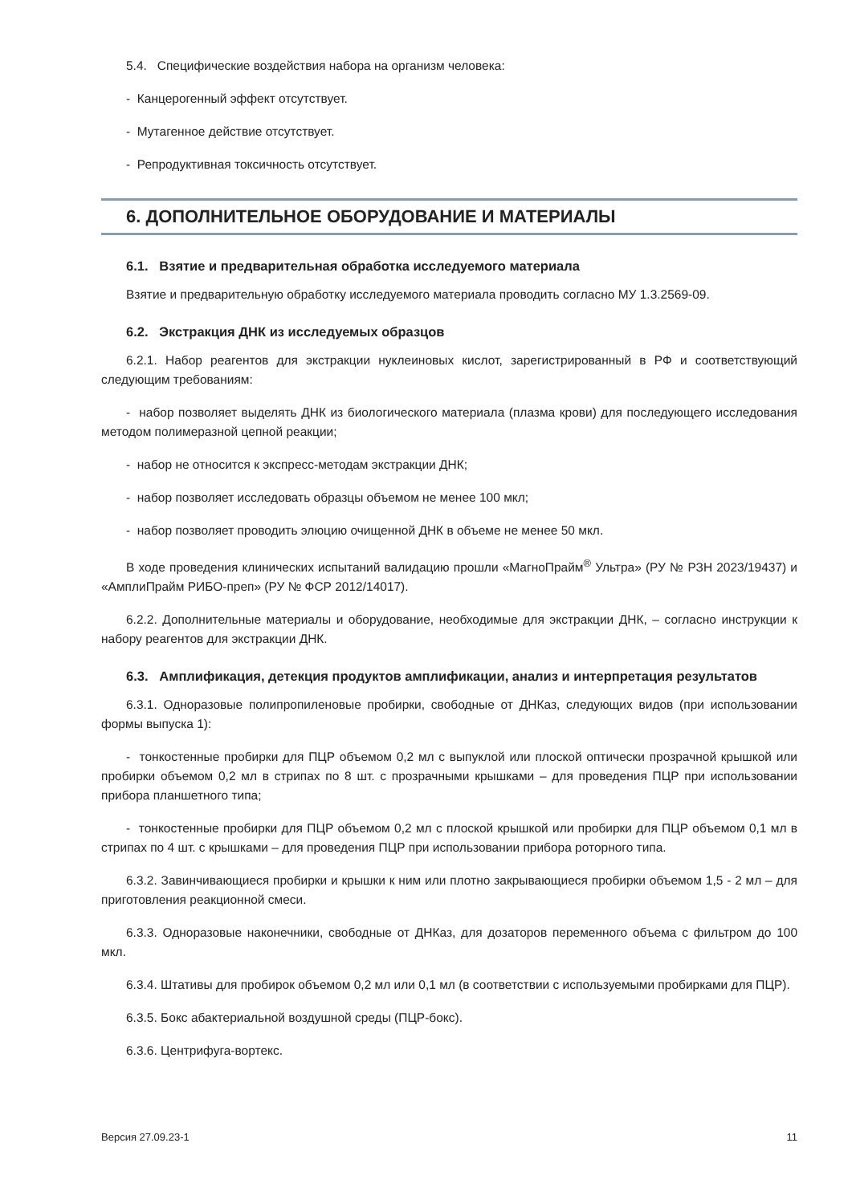5.4. Специфические воздействия набора на организм человека:
- Канцерогенный эффект отсутствует.
- Мутагенное действие отсутствует.
- Репродуктивная токсичность отсутствует.
6. ДОПОЛНИТЕЛЬНОЕ ОБОРУДОВАНИЕ И МАТЕРИАЛЫ
6.1. Взятие и предварительная обработка исследуемого материала
Взятие и предварительную обработку исследуемого материала проводить согласно МУ 1.3.2569-09.
6.2. Экстракция ДНК из исследуемых образцов
6.2.1. Набор реагентов для экстракции нуклеиновых кислот, зарегистрированный в РФ и соответствующий следующим требованиям:
- набор позволяет выделять ДНК из биологического материала (плазма крови) для последующего исследования методом полимеразной цепной реакции;
- набор не относится к экспресс-методам экстракции ДНК;
- набор позволяет исследовать образцы объемом не менее 100 мкл;
- набор позволяет проводить элюцию очищенной ДНК в объеме не менее 50 мкл.
В ходе проведения клинических испытаний валидацию прошли «МагноПрайм<sup>®</sup> Ультра» (РУ № РЗН 2023/19437) и «АмплиПрайм РИБО-преп» (РУ № ФСР 2012/14017).
6.2.2. Дополнительные материалы и оборудование, необходимые для экстракции ДНК, – согласно инструкции к набору реагентов для экстракции ДНК.
6.3. Амплификация, детекция продуктов амплификации, анализ и интерпретация результатов
6.3.1. Одноразовые полипропиленовые пробирки, свободные от ДНКаз, следующих видов (при использовании формы выпуска 1):
- тонкостенные пробирки для ПЦР объемом 0,2 мл с выпуклой или плоской оптически прозрачной крышкой или пробирки объемом 0,2 мл в стрипах по 8 шт. с прозрачными крышками – для проведения ПЦР при использовании прибора планшетного типа;
- тонкостенные пробирки для ПЦР объемом 0,2 мл с плоской крышкой или пробирки для ПЦР объемом 0,1 мл в стрипах по 4 шт. с крышками – для проведения ПЦР при использовании прибора роторного типа.
6.3.2. Завинчивающиеся пробирки и крышки к ним или плотно закрывающиеся пробирки объемом 1,5 - 2 мл – для приготовления реакционной смеси.
6.3.3. Одноразовые наконечники, свободные от ДНКаз, для дозаторов переменного объема с фильтром до 100 мкл.
6.3.4. Штативы для пробирок объемом 0,2 мл или 0,1 мл (в соответствии с используемыми пробирками для ПЦР).
6.3.5. Бокс абактериальной воздушной среды (ПЦР-бокс).
6.3.6. Центрифуга-вортекс.
Версия 27.09.23-1 11